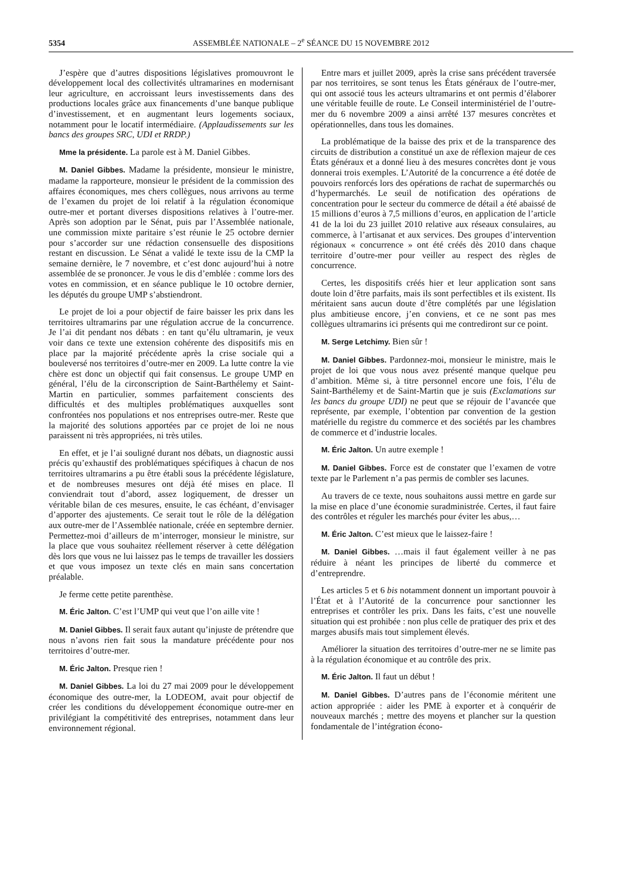5354 ASSEMBLÉE NATIONALE – 2<sup>e</sup> SÉANCE DU 15 NOVEMBRE 2012
J’espère que d’autres dispositions législatives promouvront le développement local des collectivités ultramarines en modernisant leur agriculture, en accroissant leurs investissements dans des productions locales grâce aux financements d’une banque publique d’investissement, et en augmentant leurs logements sociaux, notamment pour le locatif intermédiaire. (Applaudissements sur les bancs des groupes SRC, UDI et RRDP.)
Mme la présidente. La parole est à M. Daniel Gibbes.
M. Daniel Gibbes. Madame la présidente, monsieur le ministre, madame la rapporteure, monsieur le président de la commission des affaires économiques, mes chers collègues, nous arrivons au terme de l’examen du projet de loi relatif à la régulation économique outre-mer et portant diverses dispositions relatives à l’outre-mer. Après son adoption par le Sénat, puis par l’Assemblée nationale, une commission mixte paritaire s’est réunie le 25 octobre dernier pour s’accorder sur une rédaction consensuelle des dispositions restant en discussion. Le Sénat a validé le texte issu de la CMP la semaine dernière, le 7 novembre, et c’est donc aujourd’hui à notre assemblée de se prononcer. Je vous le dis d’emblée : comme lors des votes en commission, et en séance publique le 10 octobre dernier, les députés du groupe UMP s’abstiendront.
Le projet de loi a pour objectif de faire baisser les prix dans les territoires ultramarins par une régulation accrue de la concurrence. Je l’ai dit pendant nos débats : en tant qu’élu ultramarin, je veux voir dans ce texte une extension cohérente des dispositifs mis en place par la majorité précédente après la crise sociale qui a bouleversé nos territoires d’outre-mer en 2009. La lutte contre la vie chère est donc un objectif qui fait consensus. Le groupe UMP en général, l’élu de la circonscription de Saint-Barthélemy et Saint-Martin en particulier, sommes parfaitement conscients des difficultés et des multiples problématiques auxquelles sont confrontées nos populations et nos entreprises outre-mer. Reste que la majorité des solutions apportées par ce projet de loi ne nous paraissent ni très appropriées, ni très utiles.
En effet, et je l’ai souligné durant nos débats, un diagnostic aussi précis qu’exhaustif des problématiques spécifiques à chacun de nos territoires ultramarins a pu être établi sous la précédente législature, et de nombreuses mesures ont déjà été mises en place. Il conviendrait tout d’abord, assez logiquement, de dresser un véritable bilan de ces mesures, ensuite, le cas échéant, d’envisager d’apporter des ajustements. Ce serait tout le rôle de la délégation aux outre-mer de l’Assemblée nationale, créée en septembre dernier. Permettez-moi d’ailleurs de m’interroger, monsieur le ministre, sur la place que vous souhaitez réellement réserver à cette délégation dès lors que vous ne lui laissez pas le temps de travailler les dossiers et que vous imposez un texte clés en main sans concertation préalable.
Je ferme cette petite parenthèse.
M. Éric Jalton. C’est l’UMP qui veut que l’on aille vite !
M. Daniel Gibbes. Il serait faux autant qu’injuste de prétendre que nous n’avons rien fait sous la mandature précédente pour nos territoires d’outre-mer.
M. Éric Jalton. Presque rien !
M. Daniel Gibbes. La loi du 27 mai 2009 pour le développement économique des outre-mer, la LODEOM, avait pour objectif de créer les conditions du développement économique outre-mer en privilégiant la compétitivité des entreprises, notamment dans leur environnement régional.
Entre mars et juillet 2009, après la crise sans précédent traversée par nos territoires, se sont tenus les États généraux de l’outre-mer, qui ont associé tous les acteurs ultramarins et ont permis d’élaborer une véritable feuille de route. Le Conseil interministériel de l’outre-mer du 6 novembre 2009 a ainsi arrêté 137 mesures concrètes et opérationnelles, dans tous les domaines.
La problématique de la baisse des prix et de la transparence des circuits de distribution a constitué un axe de réflexion majeur de ces États généraux et a donné lieu à des mesures concrètes dont je vous donnerai trois exemples. L’Autorité de la concurrence a été dotée de pouvoirs renforcés lors des opérations de rachat de supermarchés ou d’hypermarchés. Le seuil de notification des opérations de concentration pour le secteur du commerce de détail a été abaissé de 15 millions d’euros à 7,5 millions d’euros, en application de l’article 41 de la loi du 23 juillet 2010 relative aux réseaux consulaires, au commerce, à l’artisanat et aux services. Des groupes d’intervention régionaux « concurrence » ont été créés dès 2010 dans chaque territoire d’outre-mer pour veiller au respect des règles de concurrence.
Certes, les dispositifs créés hier et leur application sont sans doute loin d’être parfaits, mais ils sont perfectibles et ils existent. Ils méritaient sans aucun doute d’être complétés par une législation plus ambitieuse encore, j’en conviens, et ce ne sont pas mes collègues ultramarins ici présents qui me contrediront sur ce point.
M. Serge Letchimy. Bien sûr !
M. Daniel Gibbes. Pardonnez-moi, monsieur le ministre, mais le projet de loi que vous nous avez présenté manque quelque peu d’ambition. Même si, à titre personnel encore une fois, l’élu de Saint-Barthélemy et de Saint-Martin que je suis (Exclamations sur les bancs du groupe UDI) ne peut que se réjouir de l’avancée que représente, par exemple, l’obtention par convention de la gestion matérielle du registre du commerce et des sociétés par les chambres de commerce et d’industrie locales.
M. Éric Jalton. Un autre exemple !
M. Daniel Gibbes. Force est de constater que l’examen de votre texte par le Parlement n’a pas permis de combler ses lacunes.
Au travers de ce texte, nous souhaitons aussi mettre en garde sur la mise en place d’une économie suradministrée. Certes, il faut faire des contrôles et réguler les marchés pour éviter les abus,…
M. Éric Jalton. C’est mieux que le laissez-faire !
M. Daniel Gibbes. …mais il faut également veiller à ne pas réduire à néant les principes de liberté du commerce et d’entreprendre.
Les articles 5 et 6 bis notamment donnent un important pouvoir à l’État et à l’Autorité de la concurrence pour sanctionner les entreprises et contrôler les prix. Dans les faits, c’est une nouvelle situation qui est prohibée : non plus celle de pratiquer des prix et des marges abusifs mais tout simplement élevés.
Améliorer la situation des territoires d’outre-mer ne se limite pas à la régulation économique et au contrôle des prix.
M. Éric Jalton. Il faut un début !
M. Daniel Gibbes. D’autres pans de l’économie méritent une action appropriée : aider les PME à exporter et à conquérir de nouveaux marchés ; mettre des moyens et plancher sur la question fondamentale de l’intégration écono-